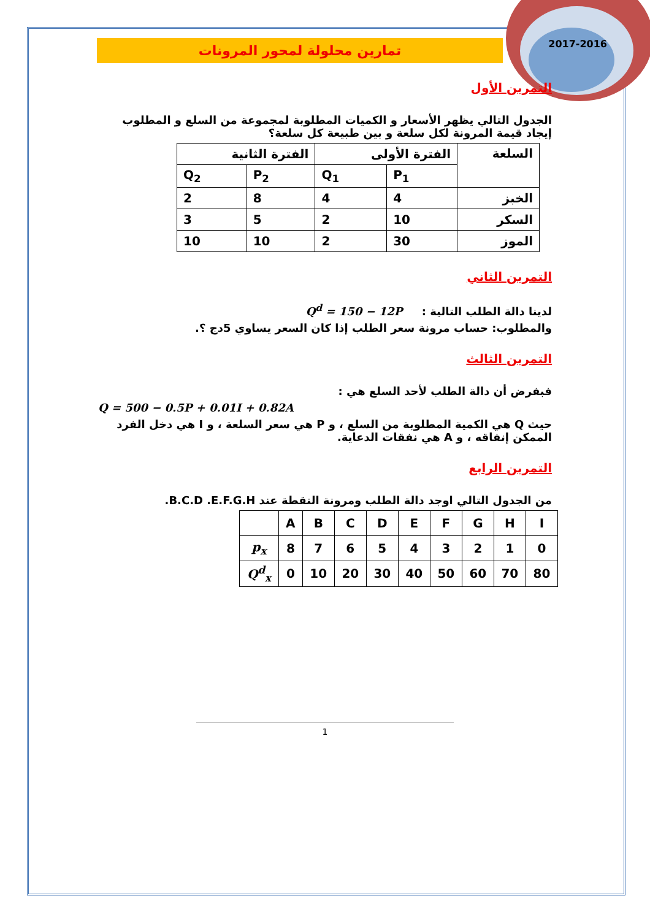2017-2016
تمارين محلولة لمحور المرونات
التمرين الأول
الجدول التالي يظهر الأسعار و الكميات المطلوبة لمجموعة من السلع و المطلوب إيجاد قيمة المرونة لكل سلعة و بين طبيعة كل سلعة؟
| السلعة | الفترة الأولى | | الفترة الثانية | |
| | P<sub>1</sub> | Q<sub>1</sub> | P<sub>2</sub> | Q<sub>2</sub> |
| الخبز | 4 | 4 | 8 | 2 |
| السكر | 10 | 2 | 5 | 3 |
| الموز | 30 | 2 | 10 | 10 |
التمرين الثاني
لدينا دالة الطلب التالية : Q<sup>d</sup> = 150 − 12P
والمطلوب: حساب مرونة سعر الطلب إذا كان السعر يساوي 5دج ؟.
التمرين الثالث
فبفرض أن دالة الطلب لأحد السلع هي :
Q = 500 − 0.5P + 0.01I + 0.82A
حيث Q هي الكمية المطلوبة من السلع ، و P هي سعر السلعة ، و I هي دخل الفرد الممكن إنفاقه ، و A هي نفقات الدعاية.
التمرين الرابع
من الجدول التالي اوجد دالة الطلب ومرونة النقطة عند B.C.D .E.F.G.H.
| | A | B | C | D | E | F | G | H | I |
| p<sub>x</sub> | 8 | 7 | 6 | 5 | 4 | 3 | 2 | 1 | 0 |
| Q<sup>d</sup><sub>x</sub> | 0 | 10 | 20 | 30 | 40 | 50 | 60 | 70 | 80 |
1